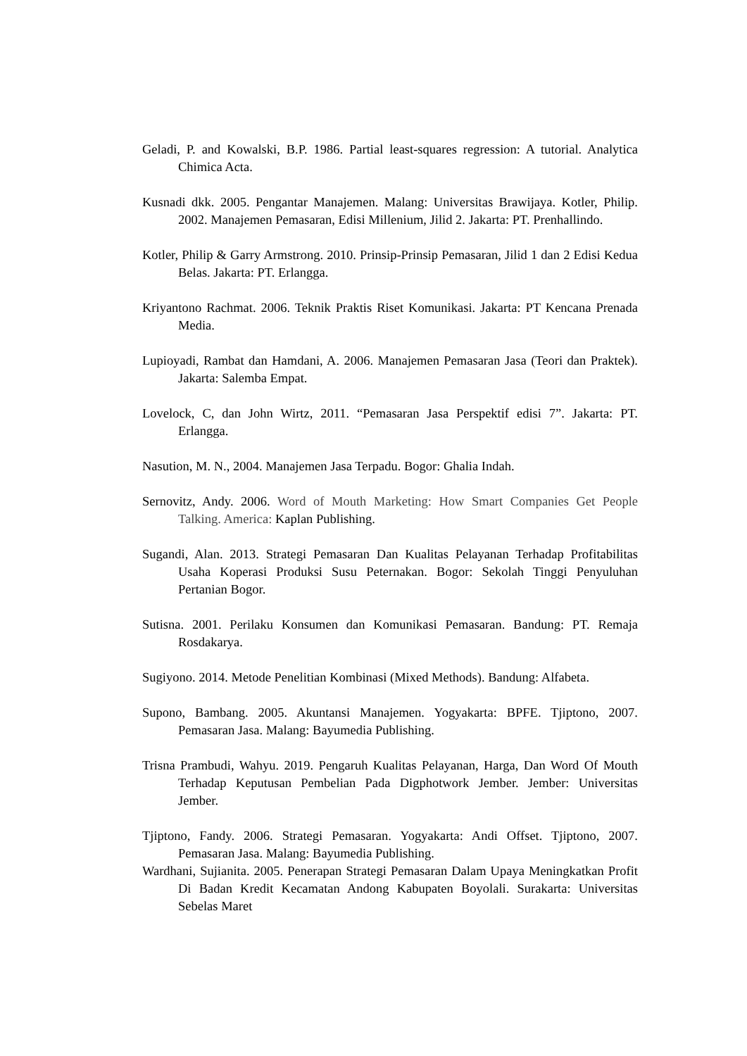Geladi, P. and Kowalski, B.P. 1986. Partial least-squares regression: A tutorial. Analytica Chimica Acta.
Kusnadi dkk. 2005. Pengantar Manajemen. Malang: Universitas Brawijaya. Kotler, Philip. 2002. Manajemen Pemasaran, Edisi Millenium, Jilid 2. Jakarta: PT. Prenhallindo.
Kotler, Philip & Garry Armstrong. 2010. Prinsip-Prinsip Pemasaran, Jilid 1 dan 2 Edisi Kedua Belas. Jakarta: PT. Erlangga.
Kriyantono Rachmat. 2006. Teknik Praktis Riset Komunikasi. Jakarta: PT Kencana Prenada Media.
Lupioyadi, Rambat dan Hamdani, A. 2006. Manajemen Pemasaran Jasa (Teori dan Praktek). Jakarta: Salemba Empat.
Lovelock, C, dan John Wirtz, 2011. “Pemasaran Jasa Perspektif edisi 7”. Jakarta: PT. Erlangga.
Nasution, M. N., 2004. Manajemen Jasa Terpadu. Bogor: Ghalia Indah.
Sernovitz, Andy. 2006. Word of Mouth Marketing: How Smart Companies Get People Talking. America: Kaplan Publishing.
Sugandi, Alan. 2013. Strategi Pemasaran Dan Kualitas Pelayanan Terhadap Profitabilitas Usaha Koperasi Produksi Susu Peternakan. Bogor: Sekolah Tinggi Penyuluhan Pertanian Bogor.
Sutisna. 2001. Perilaku Konsumen dan Komunikasi Pemasaran. Bandung: PT. Remaja Rosdakarya.
Sugiyono. 2014. Metode Penelitian Kombinasi (Mixed Methods). Bandung: Alfabeta.
Supono, Bambang. 2005. Akuntansi Manajemen. Yogyakarta: BPFE. Tjiptono, 2007. Pemasaran Jasa. Malang: Bayumedia Publishing.
Trisna Prambudi, Wahyu. 2019. Pengaruh Kualitas Pelayanan, Harga, Dan Word Of Mouth Terhadap Keputusan Pembelian Pada Digphotwork Jember. Jember: Universitas Jember.
Tjiptono, Fandy. 2006. Strategi Pemasaran. Yogyakarta: Andi Offset. Tjiptono, 2007. Pemasaran Jasa. Malang: Bayumedia Publishing.
Wardhani, Sujianita. 2005. Penerapan Strategi Pemasaran Dalam Upaya Meningkatkan Profit Di Badan Kredit Kecamatan Andong Kabupaten Boyolali. Surakarta: Universitas Sebelas Maret